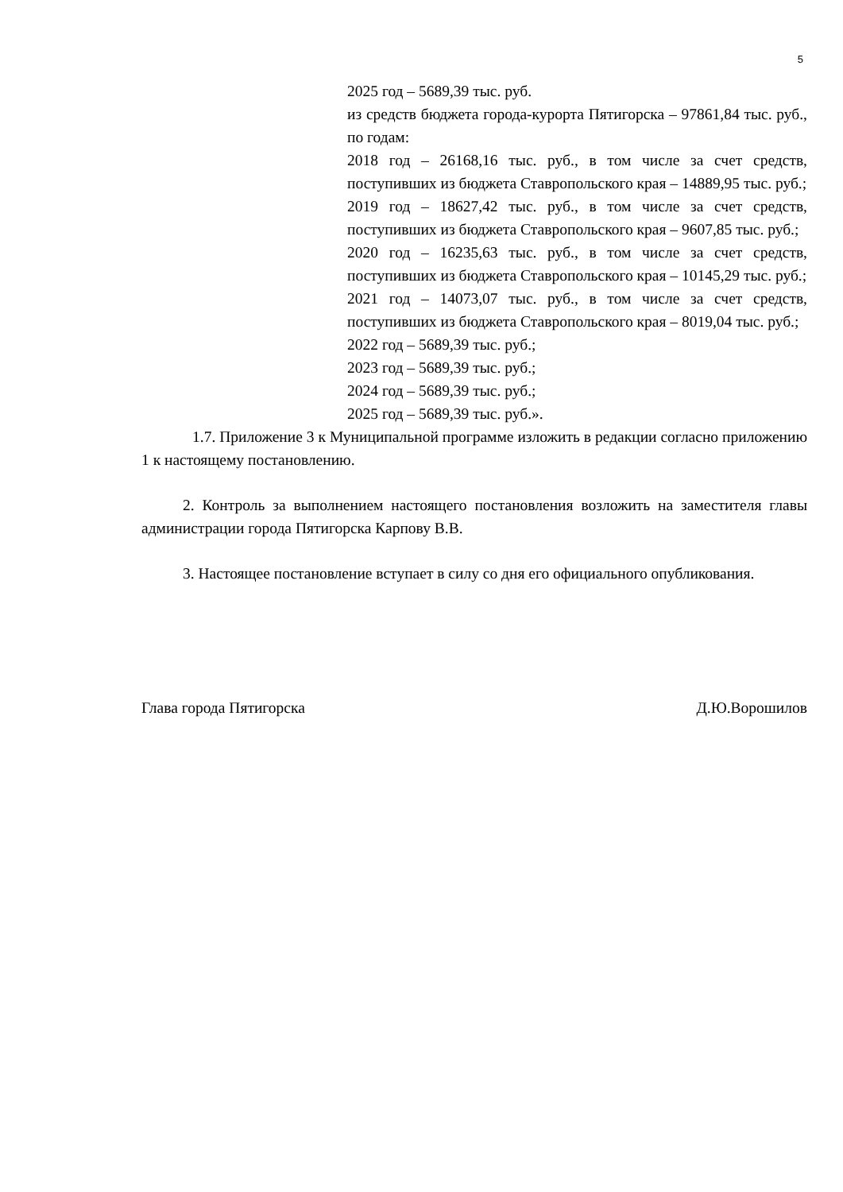5
2025 год – 5689,39 тыс. руб.
из средств бюджета города-курорта Пятигорска – 97861,84 тыс. руб., по годам:
2018 год – 26168,16 тыс. руб., в том числе за счет средств, поступивших из бюджета Ставропольского края – 14889,95 тыс. руб.;
2019 год – 18627,42 тыс. руб., в том числе за счет средств, поступивших из бюджета Ставропольского края – 9607,85 тыс. руб.;
2020 год – 16235,63 тыс. руб., в том числе за счет средств, поступивших из бюджета Ставропольского края – 10145,29 тыс. руб.;
2021 год – 14073,07 тыс. руб., в том числе за счет средств, поступивших из бюджета Ставропольского края – 8019,04 тыс. руб.;
2022 год – 5689,39 тыс. руб.;
2023 год – 5689,39 тыс. руб.;
2024 год – 5689,39 тыс. руб.;
2025 год – 5689,39 тыс. руб.».
1.7. Приложение 3 к Муниципальной программе изложить в редакции согласно приложению 1 к настоящему постановлению.
2. Контроль за выполнением настоящего постановления возложить на заместителя главы администрации города Пятигорска Карпову В.В.
3. Настоящее постановление вступает в силу со дня его официального опубликования.
Глава города Пятигорска Д.Ю.Ворошилов